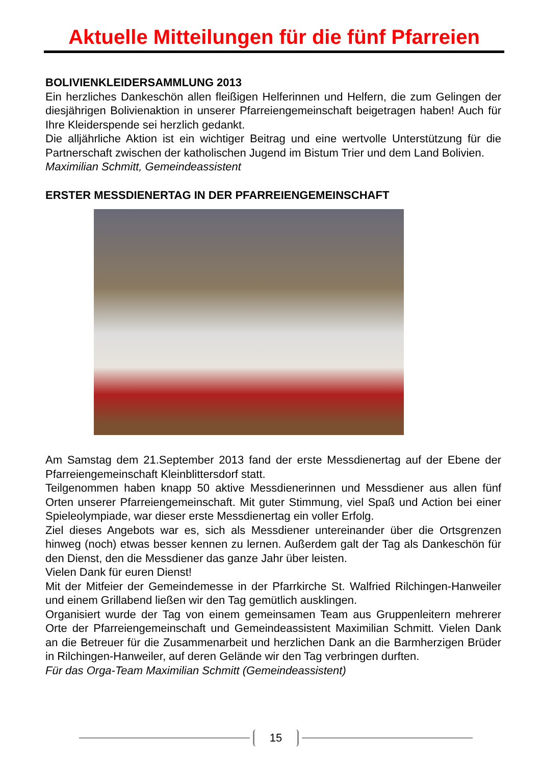Aktuelle Mitteilungen für die fünf Pfarreien
BOLIVIENKLEIDERSAMMLUNG 2013
Ein herzliches Dankeschön allen fleißigen Helferinnen und Helfern, die zum Gelingen der diesjährigen Bolivienaktion in unserer Pfarreiengemeinschaft beigetragen haben! Auch für Ihre Kleiderspende sei herzlich gedankt.
Die alljährliche Aktion ist ein wichtiger Beitrag und eine wertvolle Unterstützung für die Partnerschaft zwischen der katholischen Jugend im Bistum Trier und dem Land Bolivien.
Maximilian Schmitt, Gemeindeassistent
ERSTER MESSDIENERTAG IN DER PFARREIENGEMEINSCHAFT
Am Samstag dem 21.September 2013 fand der erste Messdienertag auf der Ebene der Pfarreiengemeinschaft Kleinblittersdorf statt.
Teilgenommen haben knapp 50 aktive Messdienerinnen und Messdiener aus allen fünf Orten unserer Pfarreiengemeinschaft. Mit guter Stimmung, viel Spaß und Action bei einer Spieleolympiade, war dieser erste Messdienertag ein voller Erfolg.
Ziel dieses Angebots war es, sich als Messdiener untereinander über die Ortsgrenzen hinweg (noch) etwas besser kennen zu lernen. Außerdem galt der Tag als Dankeschön für den Dienst, den die Messdiener das ganze Jahr über leisten.
Vielen Dank für euren Dienst!
Mit der Mitfeier der Gemeindemesse in der Pfarrkirche St. Walfried Rilchingen-Hanweiler und einem Grillabend ließen wir den Tag gemütlich ausklingen.
Organisiert wurde der Tag von einem gemeinsamen Team aus Gruppenleitern mehrerer Orte der Pfarreiengemeinschaft und Gemeindeassistent Maximilian Schmitt. Vielen Dank an die Betreuer für die Zusammenarbeit und herzlichen Dank an die Barmherzigen Brüder in Rilchingen-Hanweiler, auf deren Gelände wir den Tag verbringen durften.
Für das Orga-Team Maximilian Schmitt (Gemeindeassistent)
15